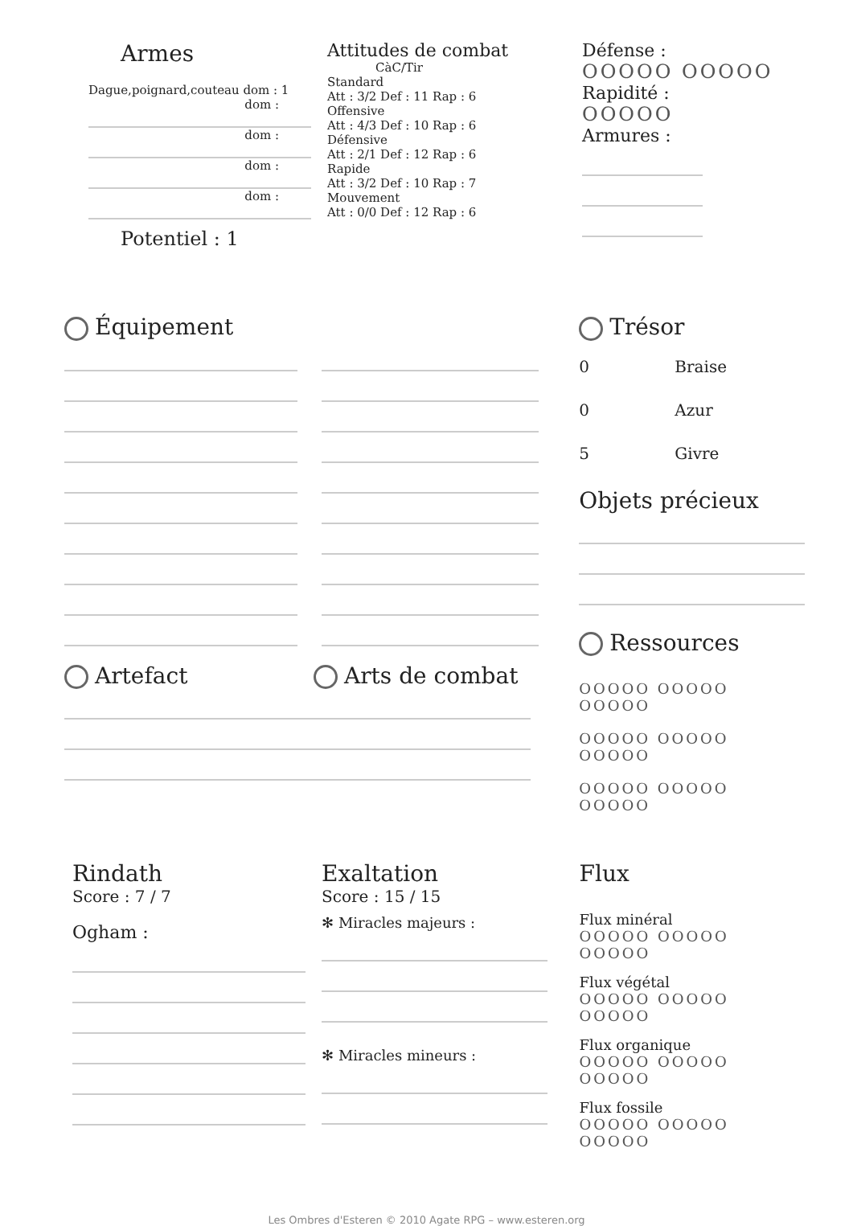Armes
Dague,poignard,couteau dom : 1
dom :
dom :
dom :
dom :
Potentiel : 1
Attitudes de combat
CàC/Tir
Standard
Att : 3/2 Def : 11 Rap : 6
Offensive
Att : 4/3 Def : 10 Rap : 6
Défensive
Att : 2/1 Def : 12 Rap : 6
Rapide
Att : 3/2 Def : 10 Rap : 7
Mouvement
Att : 0/0 Def : 12 Rap : 6
Défense :
OOOOO OOOOO
Rapidité :
OOOOO
Armures :
Équipement
Artefact Arts de combat
Trésor
0 Braise
0 Azur
5 Givre
Objets précieux
Ressources
OOOOO OOOOO OOOOO
OOOOO OOOOO OOOOO
OOOOO OOOOO OOOOO
Rindath
Score : 7 / 7
Ogham :
Exaltation
Score : 15 / 15
✻ Miracles majeurs :
✻ Miracles mineurs :
Flux
Flux minéral
OOOOO OOOOO OOOOO
Flux végétal
OOOOO OOOOO OOOOO
Flux organique
OOOOO OOOOO OOOOO
Flux fossile
OOOOO OOOOO OOOOO
Les Ombres d'Esteren © 2010 Agate RPG – www.esteren.org